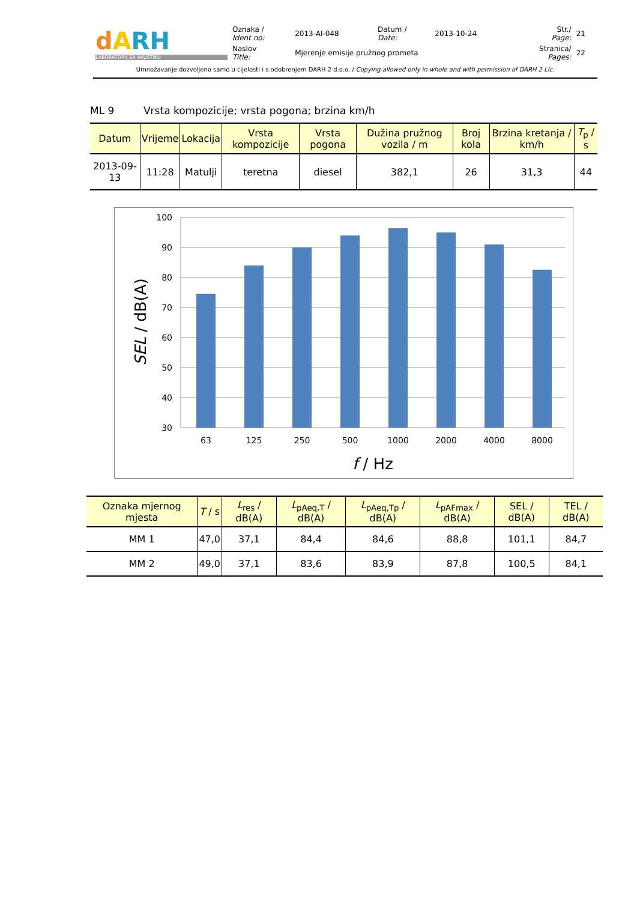| d A RH LABORATORIJ ZA AKUSTIKU | Oznaka / Ident no: | 2013-AI-048 | Datum / Date: | 2013-10-24 | Str./ Page: | 21 |
| | Naslov Title: | Mjerenje emisije pružnog prometa | | | Stranica/ Pages: | 22 |
Umnožavanje dozvoljeno samo u cijelosti i s odobrenjem DARH 2 d.o.o. / Copying allowed only in whole and with permission of DARH 2 Llc.
ML 9 Vrsta kompozicije; vrsta pogona; brzina km/h
| Datum | Vrijeme | Lokacija | Vrsta kompozicije | Vrsta pogona | Dužina pružnog vozila / m | Broj kola | Brzina kretanja / km/h | T<sub>p</sub> / s |
| --- | --- | --- | --- | --- | --- | --- | --- | --- |
| 2013-09-13 | 11:28 | Matulji | teretna | diesel | 382,1 | 26 | 31,3 | 44 |
100
90
80
70
60
50
40
30
63
125
250
500
1000
2000
4000
8000
f / Hz
SEL / dB(A)
| Oznaka mjernog mjesta | T / s | L<sub>res</sub> / dB(A) | L<sub>pAeq,T</sub> / dB(A) | L<sub>pAeq,Tp</sub> / dB(A) | L<sub>pAFmax</sub> / dB(A) | SEL / dB(A) | TEL / dB(A) |
| --- | --- | --- | --- | --- | --- | --- | --- |
| MM 1 | 47,0 | 37,1 | 84,4 | 84,6 | 88,8 | 101,1 | 84,7 |
| MM 2 | 49,0 | 37,1 | 83,6 | 83,9 | 87,8 | 100,5 | 84,1 |